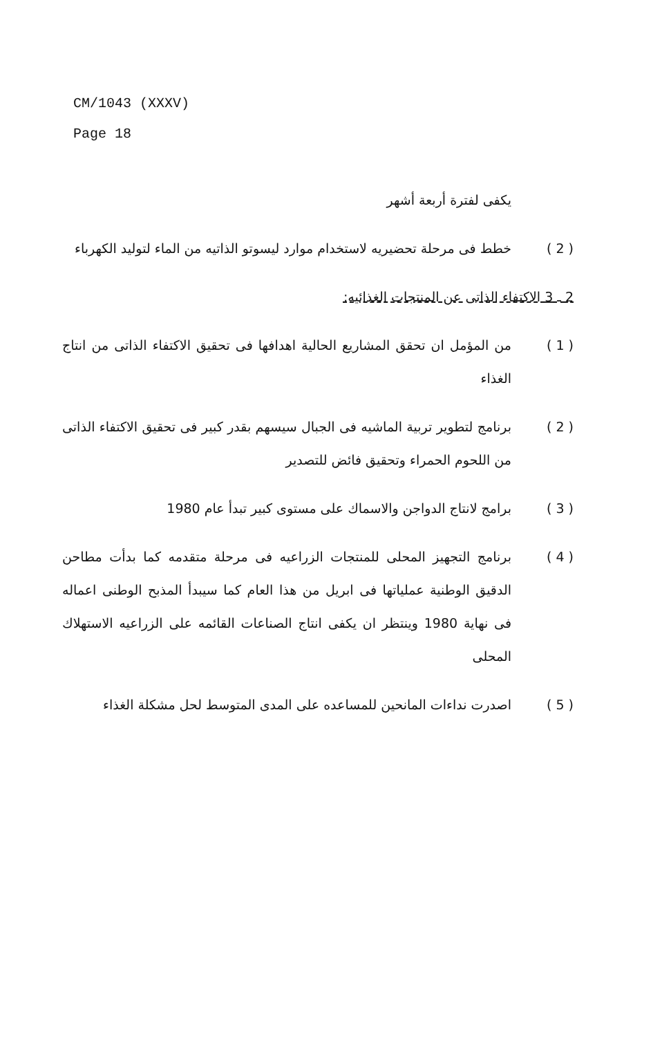CM/1043 (XXXV)
Page 18
يكفى لفترة أربعة أشهر
( 2 ) خطط فى مرحلة تحضيريه لاستخدام موارد ليسوتو الذاتيه من الماء لتوليد الكهرباء
2 ـ 3 الاكتفاء الذاتى عن المنتجات الغذائيه:
( 1 ) من المؤمل ان تحقق المشاريع الحالية اهدافها فى تحقيق الاكتفاء الذاتى من انتاج الغذاء
( 2 ) برنامج لتطوير تربية الماشيه فى الجبال سيسهم بقدر كبير فى تحقيق الاكتفاء الذاتى من اللحوم الحمراء وتحقيق فائض للتصدير
( 3 ) برامج لانتاج الدواجن والاسماك على مستوى كبير تبدأ عام 1980
( 4 ) برنامج التجهيز المحلى للمنتجات الزراعيه فى مرحلة متقدمه كما بدأت مطاحن الدقيق الوطنية عملياتها فى ابريل من هذا العام كما سيبدأ المذبح الوطنى اعماله فى نهاية 1980 وينتظر ان يكفى انتاج الصناعات القائمه على الزراعيه الاستهلاك المحلى
( 5 ) اصدرت نداءات المانحين للمساعده على المدى المتوسط لحل مشكلة الغذاء